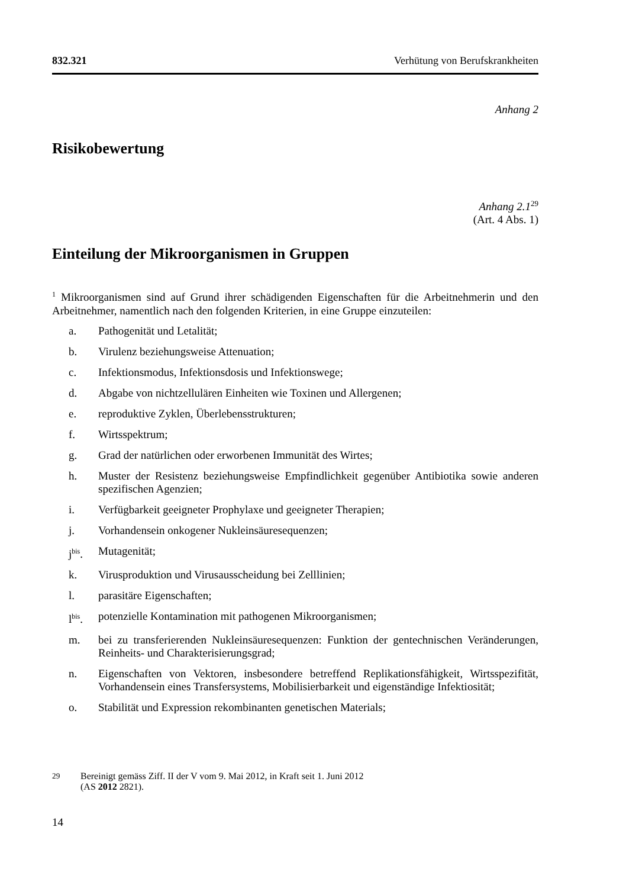832.321 Verhütung von Berufskrankheiten
Anhang 2
Risikobewertung
Anhang 2.1<sup>29</sup>
(Art. 4 Abs. 1)
Einteilung der Mikroorganismen in Gruppen
<sup>1</sup> Mikroorganismen sind auf Grund ihrer schädigenden Eigenschaften für die Arbeit­nehmerin und den Arbeitnehmer, namentlich nach den folgenden Kriterien, in eine Gruppe einzuteilen:
a. Pathogenität und Letalität;
b. Virulenz beziehungsweise Attenuation;
c. Infektionsmodus, Infektionsdosis und Infektionswege;
d. Abgabe von nichtzellulären Einheiten wie Toxinen und Allergenen;
e. reproduktive Zyklen, Überlebensstrukturen;
f. Wirtsspektrum;
g. Grad der natürlichen oder erworbenen Immunität des Wirtes;
h. Muster der Resistenz beziehungsweise Empfindlichkeit gegenüber Antibio­tika sowie anderen spezifischen Agenzien;
i. Verfügbarkeit geeigneter Prophylaxe und geeigneter Therapien;
j. Vorhandensein onkogener Nukleinsäuresequenzen;
j<sup>bis</sup>. Mutagenität;
k. Virusproduktion und Virusausscheidung bei Zelllinien;
l. parasitäre Eigenschaften;
l<sup>bis</sup>. potenzielle Kontamination mit pathogenen Mikroorganismen;
m. bei zu transferierenden Nukleinsäuresequenzen: Funktion der gentechnischen Veränderungen, Reinheits- und Charakterisierungsgrad;
n. Eigenschaften von Vektoren, insbesondere betreffend Replikationsfähigkeit, Wirtsspezifität, Vorhandensein eines Transfersystems, Mobilisierbarkeit und eigenständige Infektiosität;
o. Stabilität und Expression rekombinanten genetischen Materials;
<sup>29</sup> Bereinigt gemäss Ziff. II der V vom 9. Mai 2012, in Kraft seit 1. Juni 2012
(AS 2012 2821).
14